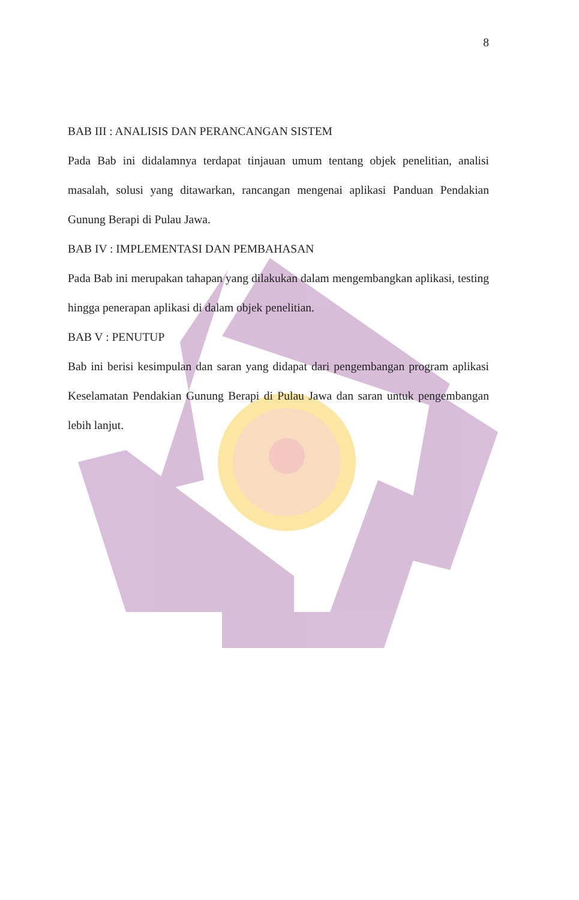8
BAB III : ANALISIS DAN PERANCANGAN SISTEM
Pada Bab ini didalamnya terdapat tinjauan umum tentang objek penelitian, analisi masalah, solusi yang ditawarkan, rancangan mengenai aplikasi Panduan Pendakian Gunung Berapi di Pulau Jawa.
BAB IV : IMPLEMENTASI DAN PEMBAHASAN
Pada Bab ini merupakan tahapan yang dilakukan dalam mengembangkan aplikasi, testing hingga penerapan aplikasi di dalam objek penelitian.
BAB V : PENUTUP
Bab ini berisi kesimpulan dan saran yang didapat dari pengembangan program aplikasi Keselamatan Pendakian Gunung Berapi di Pulau Jawa dan saran untuk pengembangan lebih lanjut.